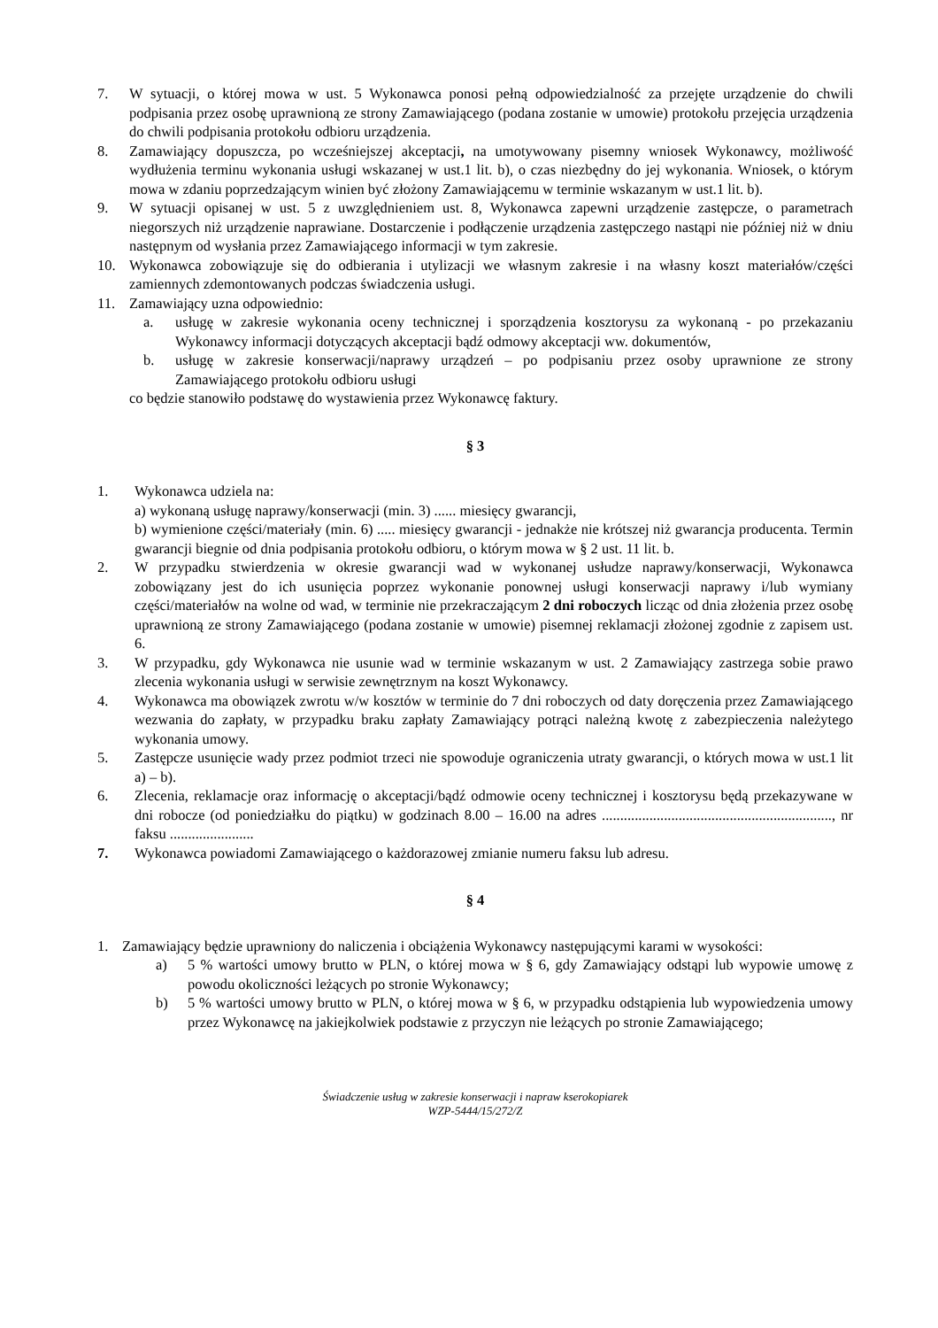7. W sytuacji, o której mowa w ust. 5 Wykonawca ponosi pełną odpowiedzialność za przejęte urządzenie do chwili podpisania przez osobę uprawnioną ze strony Zamawiającego (podana zostanie w umowie) protokołu przejęcia urządzenia do chwili podpisania protokołu odbioru urządzenia.
8. Zamawiający dopuszcza, po wcześniejszej akceptacji, na umotywowany pisemny wniosek Wykonawcy, możliwość wydłużenia terminu wykonania usługi wskazanej w ust.1 lit. b), o czas niezbędny do jej wykonania. Wniosek, o którym mowa w zdaniu poprzedzającym winien być złożony Zamawiającemu w terminie wskazanym w ust.1 lit. b).
9. W sytuacji opisanej w ust. 5 z uwzględnieniem ust. 8, Wykonawca zapewni urządzenie zastępcze, o parametrach niegorszych niż urządzenie naprawiane. Dostarczenie i podłączenie urządzenia zastępczego nastąpi nie później niż w dniu następnym od wysłania przez Zamawiającego informacji w tym zakresie.
10. Wykonawca zobowiązuje się do odbierania i utylizacji we własnym zakresie i na własny koszt materiałów/części zamiennych zdemontowanych podczas świadczenia usługi.
11. Zamawiający uzna odpowiednio:
a. usługę w zakresie wykonania oceny technicznej i sporządzenia kosztorysu za wykonaną - po przekazaniu Wykonawcy informacji dotyczących akceptacji bądź odmowy akceptacji ww. dokumentów,
b. usługę w zakresie konserwacji/naprawy urządzeń – po podpisaniu przez osoby uprawnione ze strony Zamawiającego protokołu odbioru usługi
co będzie stanowiło podstawę do wystawienia przez Wykonawcę faktury.
§ 3
1. Wykonawca udziela na:
a) wykonaną usługę naprawy/konserwacji (min. 3) ...... miesięcy gwarancji,
b) wymienione części/materiały (min. 6) ..... miesięcy gwarancji - jednakże nie krótszej niż gwarancja producenta. Termin gwarancji biegnie od dnia podpisania protokołu odbioru, o którym mowa w § 2 ust. 11 lit. b.
2. W przypadku stwierdzenia w okresie gwarancji wad w wykonanej usłudze naprawy/konserwacji, Wykonawca zobowiązany jest do ich usunięcia poprzez wykonanie ponownej usługi konserwacji naprawy i/lub wymiany części/materiałów na wolne od wad, w terminie nie przekraczającym 2 dni roboczych licząc od dnia złożenia przez osobę uprawnioną ze strony Zamawiającego (podana zostanie w umowie) pisemnej reklamacji złożonej zgodnie z zapisem ust. 6.
3. W przypadku, gdy Wykonawca nie usunie wad w terminie wskazanym w ust. 2 Zamawiający zastrzega sobie prawo zlecenia wykonania usługi w serwisie zewnętrznym na koszt Wykonawcy.
4. Wykonawca ma obowiązek zwrotu w/w kosztów w terminie do 7 dni roboczych od daty doręczenia przez Zamawiającego wezwania do zapłaty, w przypadku braku zapłaty Zamawiający potrąci należną kwotę z zabezpieczenia należytego wykonania umowy.
5. Zastępcze usunięcie wady przez podmiot trzeci nie spowoduje ograniczenia utraty gwarancji, o których mowa w ust.1 lit a) – b).
6. Zlecenia, reklamacje oraz informację o akceptacji/bądź odmowie oceny technicznej i kosztorysu będą przekazywane w dni robocze (od poniedziałku do piątku) w godzinach 8.00 – 16.00 na adres ..............................................................., nr faksu .......................
7. Wykonawca powiadomi Zamawiającego o każdorazowej zmianie numeru faksu lub adresu.
§ 4
1. Zamawiający będzie uprawniony do naliczenia i obciążenia Wykonawcy następującymi karami w wysokości:
a) 5 % wartości umowy brutto w PLN, o której mowa w § 6, gdy Zamawiający odstąpi lub wypowie umowę z powodu okoliczności leżących po stronie Wykonawcy;
b) 5 % wartości umowy brutto w PLN, o której mowa w § 6, w przypadku odstąpienia lub wypowiedzenia umowy przez Wykonawcę na jakiejkolwiek podstawie z przyczyn nie leżących po stronie Zamawiającego;
Świadczenie usług w zakresie konserwacji i napraw kserokopiarek
WZP-5444/15/272/Z